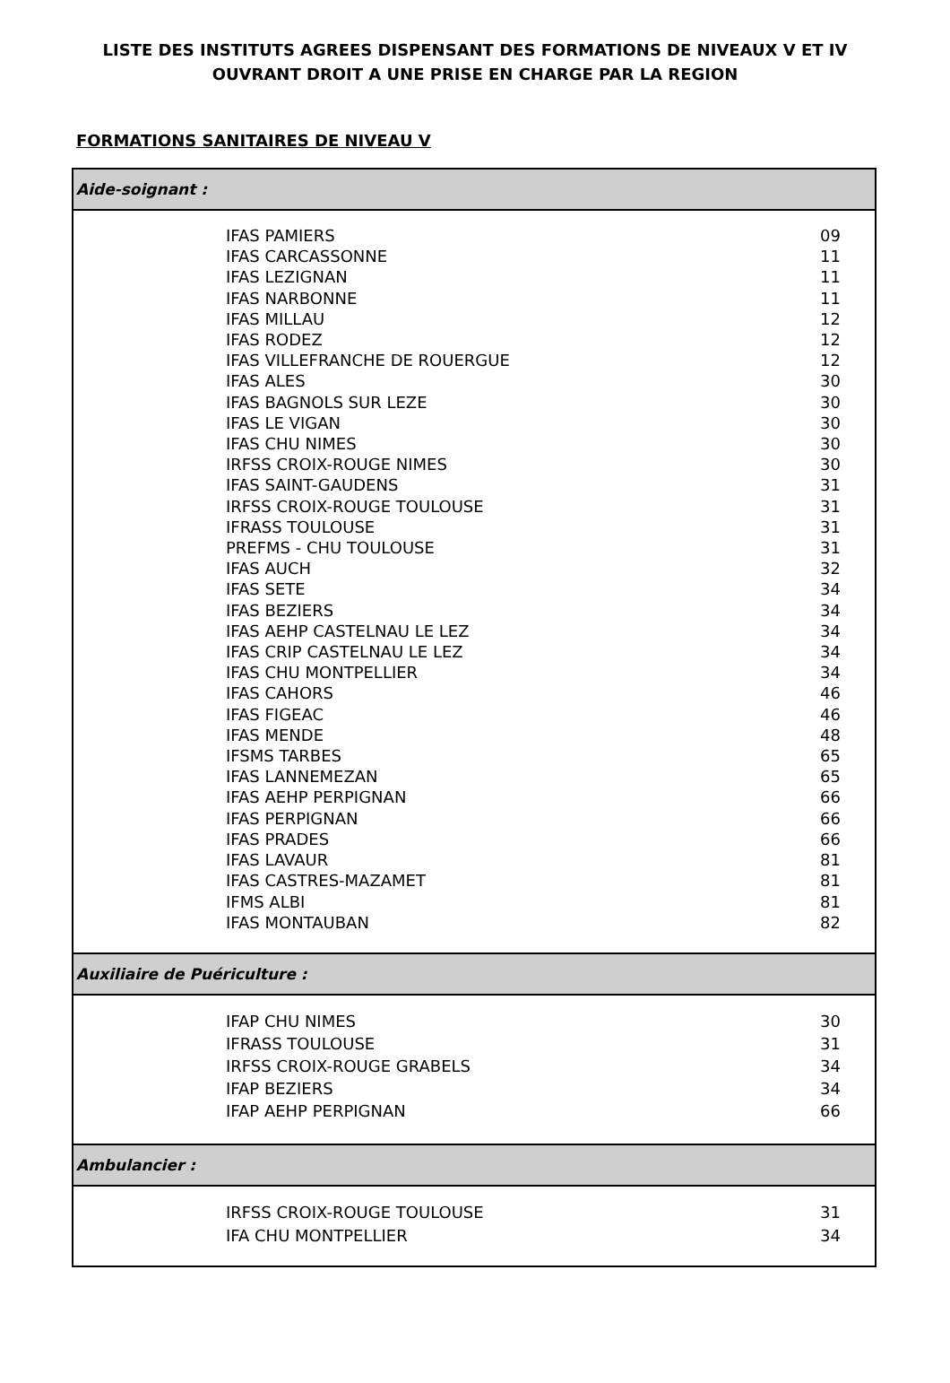LISTE DES INSTITUTS AGREES DISPENSANT DES FORMATIONS DE NIVEAUX V ET IV
OUVRANT DROIT A UNE PRISE EN CHARGE PAR LA REGION
FORMATIONS SANITAIRES DE NIVEAU V
| Aide-soignant : | | |
| --- | --- | --- |
| | IFAS PAMIERS | 09 |
| | IFAS CARCASSONNE | 11 |
| | IFAS LEZIGNAN | 11 |
| | IFAS NARBONNE | 11 |
| | IFAS MILLAU | 12 |
| | IFAS RODEZ | 12 |
| | IFAS VILLEFRANCHE DE ROUERGUE | 12 |
| | IFAS ALES | 30 |
| | IFAS BAGNOLS SUR LEZE | 30 |
| | IFAS LE VIGAN | 30 |
| | IFAS CHU NIMES | 30 |
| | IRFSS CROIX-ROUGE NIMES | 30 |
| | IFAS SAINT-GAUDENS | 31 |
| | IRFSS CROIX-ROUGE TOULOUSE | 31 |
| | IFRASS TOULOUSE | 31 |
| | PREFMS - CHU TOULOUSE | 31 |
| | IFAS AUCH | 32 |
| | IFAS SETE | 34 |
| | IFAS BEZIERS | 34 |
| | IFAS AEHP CASTELNAU LE LEZ | 34 |
| | IFAS CRIP CASTELNAU LE LEZ | 34 |
| | IFAS CHU MONTPELLIER | 34 |
| | IFAS CAHORS | 46 |
| | IFAS FIGEAC | 46 |
| | IFAS MENDE | 48 |
| | IFSMS TARBES | 65 |
| | IFAS LANNEMEZAN | 65 |
| | IFAS AEHP PERPIGNAN | 66 |
| | IFAS PERPIGNAN | 66 |
| | IFAS PRADES | 66 |
| | IFAS LAVAUR | 81 |
| | IFAS CASTRES-MAZAMET | 81 |
| | IFMS ALBI | 81 |
| | IFAS MONTAUBAN | 82 |
| Auxiliaire de Puériculture : | | |
| | IFAP CHU NIMES | 30 |
| | IFRASS TOULOUSE | 31 |
| | IRFSS CROIX-ROUGE GRABELS | 34 |
| | IFAP BEZIERS | 34 |
| | IFAP AEHP PERPIGNAN | 66 |
| Ambulancier : | | |
| | IRFSS CROIX-ROUGE TOULOUSE | 31 |
| | IFA CHU MONTPELLIER | 34 |